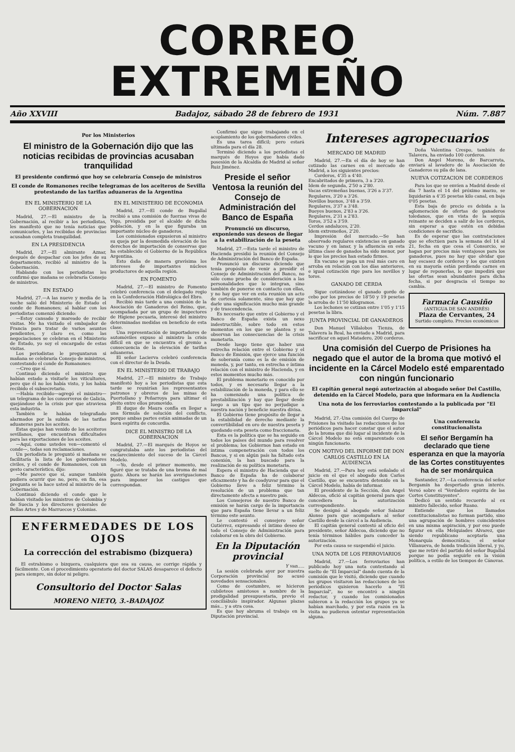CORREO EXTREMEÑO
Año XXVIII Badajoz, sábado 28 de febrero de 1931 Núm. 7.887
Por los Ministerios
El ministro de la Gobernación dijo que las noticias recibidas de provincias acusaban tranquilidad
El presidente confirmó que hoy se celebraría Consejo de ministros
El conde de Romanones recibe telegramas de los aceiteros de Sevilla protestando de las tarifas aduaneras de la Argentina
EN EL MINISTERIO DE LA GOBERNACION
Madrid, 27.—El ministro de la Gobernación, al recibir a los periodistas, les manifestó que no tenía noticias que comunicarles, y las recibidas de provincias acusaban completa tranquilidad.
EN LA PRESIDENCIA
Madrid, 27.—El almirante Aznar, después de despachar con los jefes de su departamento, recibió al ministro de la Gobernación.
Hablando con los periodistas les confirmó que mañana se celebraría Consejo de ministros.
EN ESTADO
Madrid, 27.—A las nueve y media de la noche salió del Ministerio de Estado el conde de Romanones; al hablar con los periodistas comenzó diciendo:
—Estoy cansado y mareado de recibir visitas. Me ha visitado el embajador de Francia para tratar de varios asuntos pendientes, y claro es, como las negociaciones se celebran en el Ministerio de Estado, yo soy el encargado de estas visitas.
Los periodistas le preguntaron si mañana se celebraría Consejo de ministros, contestando el conde de Romanones:
—Creo que sí.
Continuó diciendo el ministro que habían estado a visitarle los viticultores, pero que él no los había visto, y los había recibido el subsecretario.
—Había recibido—agregó el ministro—un telegrama de los conserveros de Galicia, quejándose de la crisis por que atraviesa esta industria.
También le habían telegrafiado alarmados por la subida de las tarifas aduaneras para los aceites.
Estas quejas han venido de los aceiteros sevillanos, que encuentran dificultades para las exportaciones de los aceites.
—Aquí, como ustedes ven—comentó el conde—, todas son reclamaciones.
Un periodista le preguntó si mañana se facilitaría la lista de los gobernadores civiles, y el conde de Romanones, con un gesto característico, dijo:
—Me parece que sí, aunque también pudiera ocurrir que no, pero, en fin, esa pregunta se la hace usted al ministro de la Gobernación.
Continuó diciendo el conde que le habían visitado los ministros de Colombia y de Suecia y los directores generales de Bellas Artes y de Marruecos y Colonias.
EN EL MINISTERIO DE ECONOMIA
Madrid, 27.—El conde de Bugallal recibió a una comisión de fuerzas vivas de Vigo, presidida por el alcalde de dicha población, y en la que figuraba un importante núcleo de ganaderos.
Los comisionados expusieron al ministro su queja por la desmedida elevación de los derechos de importación de conservas que ha establecido el Gobierno de la República Argentina.
Esto daña de manera gravísima los intereses de importantes núcleos productores de aquella región.
EN FOMENTO
Madrid, 27.—El ministro de Fomento celebró conferencia con el delegado regio en la Confederación Hidrológica del Ebro.
Recibió más tarde a una comisión de la Asociación de Ganaderos del Reino, que, acompañada por un grupo de inspectores de Higiene pecuaria, interesó del ministro determinadas medidas en beneficio de esta clase.
Una representación de importadores de automóviles expuso al ministro la crisis difícil en que se encuentra el gremio a consecuencia de la elevación de tarifas aduaneras.
El señor Lacierva celebró conferencia con el director de la Deuda.
EN EL MINISTERIO DE TRABAJO
Madrid, 27.—El ministro de Trabajo manifestó hoy a los periodistas que esta tarde se reunirían los representantes patronos y obreros de las minas de Puertollano y Peñarroya para ultimar el pleito entre ellos promovido.
El duque de Maura confía en llegar a una fórmula de solución del conflicto, porque ambas partes están animadas de un buen espíritu de concordia.
DICE EL MINISTRO DE LA GOBERNACION
Madrid, 27.—El marqués de Hoyos se congratulaba ante los periodistas del esclarecimiento del suceso de la Cárcel Modelo.
—Yo, desde el primer momento, me figuré que se trataba de una broma de mal gusto. Ahora se harán las averiguaciones para imponer los castigos que correspondan.
ENFERMEDADES DE LOS OJOS
La corrección del estrabismo (bizquera)
El estrabismo o bizquera, cualquiera que sea su causa, se corrige rápida y fácilmente. Con el procedimiento operatorio del doctor SALAS desaparece el defecto para siempre, sin dolor ni peligro.
Consultorio del Doctor Salas
MORENO NIETO, 3.-BADAJOZ
Confirmó que sigue trabajando en el acoplamiento de los gobernadores civiles.
Es una tarea difícil; pero estará ultimada para el día 28.
Terminó diciendo a los periodistas el marqués de Hoyos que había dado posesión de la Alcaldía de Madrid al señor Ruiz Jiménez.
Preside el señor Ventosa la reunión del Consejo de Administración del Banco de España
Pronunció un discurso, exponiendo sus deseos de llegar a la estabilización de la peseta
Madrid, 27.—Esta tarde el ministro de Hacienda presidió la reunión del Consejo de Administración del Banco de España.
Pronunció un discurso diciendo que tenía propósito de venir a presidir el Consejo de Administración del Banco, no sólo como prueba de consideración a las personalidades que lo integran, sino también de ponerse en contacto con ellas, y no hay que ver en esta reunión un acto de cortesía solamente, sino que hay que darle una significación mucho más grande y de trascendencia.
Es necesario que entre el Gobierno y el Banco de España exista un nexo indestructible, sobre todo en estos momentos en los que se plantea y se observan las consecuencias de la crisis monetaria.
Desde luego tiene que haber una estrecha relación entre el Gobierno y el Banco de Emisión, que ejerce una función de soberanía como es la de emisión de moneda, y, por tanto, en estrecha e íntima relación con el ministro de Hacienda, y en estos momentos mucho más.
El problema monetario es conocido por todos, y es necesario llegar a la estabilización de la moneda, y para ello se ha comenzado una política de prestabilización y hay que llegar desde luego a un tipo que no perjudique a nuestra nación y beneficie nuestra divisa.
El Gobierno tiene propósito de llegar a la estabilidad de derecho mediante la convertibilidad en oro de nuestra peseta y quedando esta peseta como fraccionaria.
Esta es la política que se ha seguido en todos los países del mundo para resolver el problema; los Gobiernos han estado en íntima compenetración con todos los Bancos, y si en algún país ha faltado esta conexión, la han buscado para la realización de su política monetaria.
Espera el ministro de Hacienda que el Banco de España ha de colaborar eficazmente y ha de coadyuvar para que el Gobierno lleve a feliz término la resolución de un problema que tan directamente afecta a nuestro país.
Los Consejeros de nuestro Banco de emisión se harán cargo de la importancia que para España tiene llevar a un feliz término este asunto.
Le contestó el consejero señor Gutiérrez, expresando el íntimo deseo de todo el Consejo de Administración para colaborar en la obra del Gobierno.
En la Diputación provincial
Y van.....
La sesión celebrada ayer por nuestra Corporación provincial no acusó novedades sensacionales.
Como de costumbre, se hicieron cubileteos amistosos a nombre de la prodigalidad presupuestaria, previo el conciliábulo inspirador. Algunas plazas más... y a otra cosa.
Es que hoy abruma el trabajo en la Diputación provincial.
Intereses agropecuarios
MERCADO DE MADRID
Madrid, 27.—En el día de hoy se han cotizado las carnes en el mercado de Madrid, a los siguientes precios:
Corderos, 4'35 a 4'40.
Encabritados de primera, 3 a 3'20.
Idem de segunda, 2'50 a 2'80.
Vacas extremeñas buenas, 3'26 a 3'37.
Regulares, 3'20 a 3'26.
Novillos buenos, 3'48 a 3'59.
Regulares, 3'37 a 3'48.
Bueyes buenos, 2'83 a 3'26.
Regulares, 2'31 a 2'83.
Toros, 3'52 a 3'59.
Cerdos andaluces, 2'20.
Idem extremeños, 2'20.
Impresión del mercado.—Se han observado regulares existencias en ganado vacuno y en lanar, y la afluencia en esta última clase de ganados ha sido menor, por lo que los precios han estado firmes.
En vacuno se paga un real más caro en arroba en relación con los días anteriores, e igual cotización rige para los novillos y toros.
GANADO DE CERDA
Sigue cotizándose el ganado gordo de cebo por los precios de 18'50 y 19 pesetas la arroba de 11'50 kilogramos.
Los lechones se cotizan entre 1'05 y 1'15 pesetas la libra.
JUNTA PROVINCIAL DE GANADEROS
Don Manuel Villalobos Tienza, de Talavera la Real, ha enviado a Madrid, para sacrificar en aquel Matadero, 200 corderos.
Doña Valentina Crespo, también de Talavera, ha enviado 100 corderos.
Don Angel Moreno, de Barcarrota, enviará al lavadero de la Asociación de Ganaderos su pila de lana.
NUEVA COTIZACION DE CORDEROS
Para los que se envíen a Madrid desde el día 7 hasta el 14 del próximo marzo, se liquidarán a 4'35 pesetas kilo canal, en baja 0'05 pesetas.
Esta baja de precio es debida a la aglomeración de ofertas de ganaderos toledanos, que en vista de la sequía reinante se deciden a salir de los corderos, sin esperar a que estén en debidas condiciones de sacrificio.
Es de esperar que las contrataciones que se efectúen para la semana del 14 al 21, fecha en que cesa el Consorcio, se hagan por precios más ventajosos para los ganaderos, pues no hay que olvidar que hay escasez de corderos y los que existen en su mayoría están perdiendo carnes en lugar de reponerlas, lo que impedirá que las ofertas sean abundantes para dicha fecha, si por desgracia el tiempo no cambia.
Farmacia Causiño
(ANTIGUA DE SAN ANDRÉS)
Plaza de Cervantes, 24
Surtido completo. Precios económicos
Una comisión del Cuerpo de Prisiones ha negado que el autor de la broma que motivó el incidente en la Cárcel Modelo esté emparentado con ningún funcionario
El capitán general negó autorización al abogado señor Del Castillo, detenido en la Cárcel Modelo, para que informara en la Audiencia
Una nota de los ferroviarios contestando a la publicada por "El Imparcial"
Madrid, 27.-Una comisión del Cuerpo de Prisiones ha visitado las redacciones de los periódicos para hacer constar que el autor de la broma que dió lugar al incidente de la Cárcel Modelo no está emparentado con ningún funcionario.
CON MOTIVO DEL INFORME DE DON CARLOS CASTILLO EN LA AUDIENCIA
Madrid, 27.—Para hoy está señalado el juicio en el que el abogado don Carlos Castillo, que se encuentra detenido en la Cárcel Modelo, había de informar.
El presidente de la Sección, don Angel Aldecoa, ofició al capitán general para que concediera la autorización correspondiente.
Se designó al abogado señor Salazar Alonso para que acompañara al señor Castillo desde la cárcel a la Audiencia.
El capitán general contestó al oficio del presidente, señor Aldecoa, diciendo que no tenía términos hábiles para conceder la autorización.
Por esta causa se suspendió el juicio.
UNA NOTA DE LOS FERROVIARIOS
Madrid, 27.—Los ferroviarios han publicado hoy una nota contestando al suelto de "El Imparcial" dando cuenta de la comisión que le visitó, diciendo que cuando los grupos visitaron las redacciones de los periódicos quisieron hacerlo a "El Imparcial", no se encontró a ningún redactor, y cuando los comisionados subieron a la redacción los grupos ya se habían marchado, y por esta razón en la visita no pudieron ostentar representación alguna.
Una conferencia constitucionalista
El señor Bergamín ha declarado que tiene esperanza en que la mayoría de las Cortes constituyentes ha de ser monárquica
Santander, 27.—La conferencia del señor Bergamín ha despertado gran interés. Versó sobre el "Verdadero espíritu de las Cortes Constituyentes".
Dedicó un sentido recuerdo al ex ministro fallecido, señor Ruano.
Entiende que los llamados constitucionalistas no forman partido, sino una agrupación de hombres coincidentes en una misma aspiración, y por eso puede figurar en ella Melquiades Alvarez, que siendo republicano aceptaría una Monarquía democrática; el señor Villanueva, de honda tradición liberal, y yo, que me retiré del partido del señor Bugallal porque no podía seguirle en la visión política, a estilo de los tiempos de Cánovas.